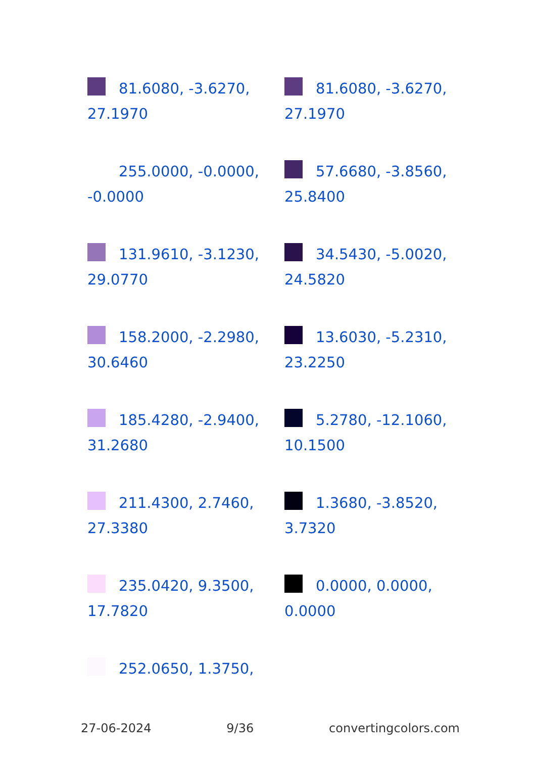81.6080, -3.6270, 27.1970
81.6080, -3.6270, 27.1970
255.0000, -0.0000, -0.0000
57.6680, -3.8560, 25.8400
131.9610, -3.1230, 29.0770
34.5430, -5.0020, 24.5820
158.2000, -2.2980, 30.6460
13.6030, -5.2310, 23.2250
185.4280, -2.9400, 31.2680
5.2780, -12.1060, 10.1500
211.4300, 2.7460, 27.3380
1.3680, -3.8520, 3.7320
235.0420, 9.3500, 17.7820
0.0000, 0.0000, 0.0000
252.0650, 1.3750,
27-06-2024 9/36 convertingcolors.com